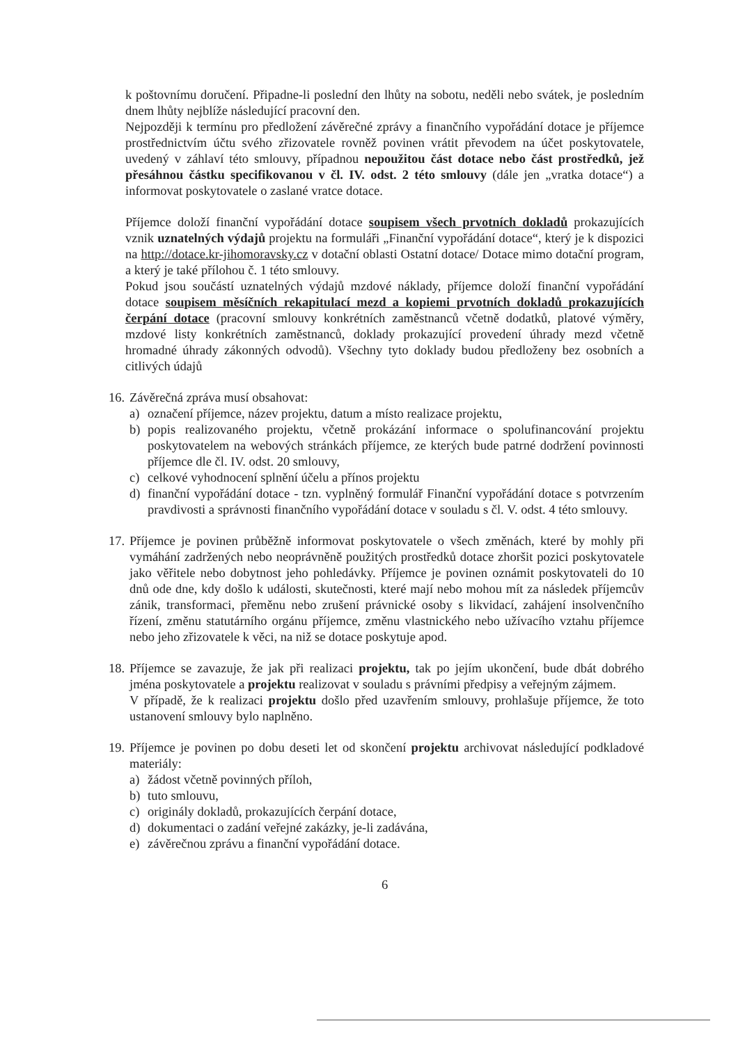k poštovnímu doručení. Připadne-li poslední den lhůty na sobotu, neděli nebo svátek, je posledním dnem lhůty nejblíže následující pracovní den.
Nejpozději k termínu pro předložení závěrečné zprávy a finančního vypořádání dotace je příjemce prostřednictvím účtu svého zřizovatele rovněž povinen vrátit převodem na účet poskytovatele, uvedený v záhlaví této smlouvy, případnou nepoužitou část dotace nebo část prostředků, jež přesáhnou částku specifikovanou v čl. IV. odst. 2 této smlouvy (dále jen „vratka dotace“) a informovat poskytovatele o zaslané vratce dotace.
Příjemce doloží finanční vypořádání dotace soupisem všech prvotních dokladů prokazujících vznik uznatelných výdajů projektu na formuláři „Finanční vypořádání dotace“, který je k dispozici na http://dotace.kr-jihomoravsky.cz v dotační oblasti Ostatní dotace/ Dotace mimo dotační program, a který je také přílohou č. 1 této smlouvy.
Pokud jsou součástí uznatelných výdajů mzdové náklady, příjemce doloží finanční vypořádání dotace soupisem měsíčních rekapitulací mezd a kopiemi prvotních dokladů prokazujících čerpání dotace (pracovní smlouvy konkrétních zaměstnanců včetně dodatků, platové výměry, mzdové listy konkrétních zaměstnanců, doklady prokazující provedení úhrady mezd včetně hromadné úhrady zákonných odvodů). Všechny tyto doklady budou předloženy bez osobních a citlivých údajů
16.
Závěrečná zpráva musí obsahovat:
a) označení příjemce, název projektu, datum a místo realizace projektu,
b) popis realizovaného projektu, včetně prokázání informace o spolufinancování projektu poskytovatelem na webových stránkách příjemce, ze kterých bude patrné dodržení povinnosti příjemce dle čl. IV. odst. 20 smlouvy,
c) celkové vyhodnocení splnění účelu a přínos projektu
d) finanční vypořádání dotace - tzn. vyplněný formulář Finanční vypořádání dotace s potvrzením pravdivosti a správnosti finančního vypořádání dotace v souladu s čl. V. odst. 4 této smlouvy.
17.
Příjemce je povinen průběžně informovat poskytovatele o všech změnách, které by mohly při vymáhání zadržených nebo neoprávněně použitých prostředků dotace zhoršit pozici poskytovatele jako věřitele nebo dobytnost jeho pohledávky. Příjemce je povinen oznámit poskytovateli do 10 dnů ode dne, kdy došlo k události, skutečnosti, které mají nebo mohou mít za následek příjemcův zánik, transformaci, přeměnu nebo zrušení právnické osoby s likvidací, zahájení insolvenčního řízení, změnu statutárního orgánu příjemce, změnu vlastnického nebo užívacího vztahu příjemce nebo jeho zřizovatele k věci, na niž se dotace poskytuje apod.
18.
Příjemce se zavazuje, že jak při realizaci projektu, tak po jejím ukončení, bude dbát dobrého jména poskytovatele a projektu realizovat v souladu s právními předpisy a veřejným zájmem.
V případě, že k realizaci projektu došlo před uzavřením smlouvy, prohlašuje příjemce, že toto ustanovení smlouvy bylo naplněno.
19.
Příjemce je povinen po dobu deseti let od skončení projektu archivovat následující podkladové materiály:
a) žádost včetně povinných příloh,
b) tuto smlouvu,
c) originály dokladů, prokazujících čerpání dotace,
d) dokumentaci o zadání veřejné zakázky, je-li zadávána,
e) závěrečnou zprávu a finanční vypořádání dotace.
6